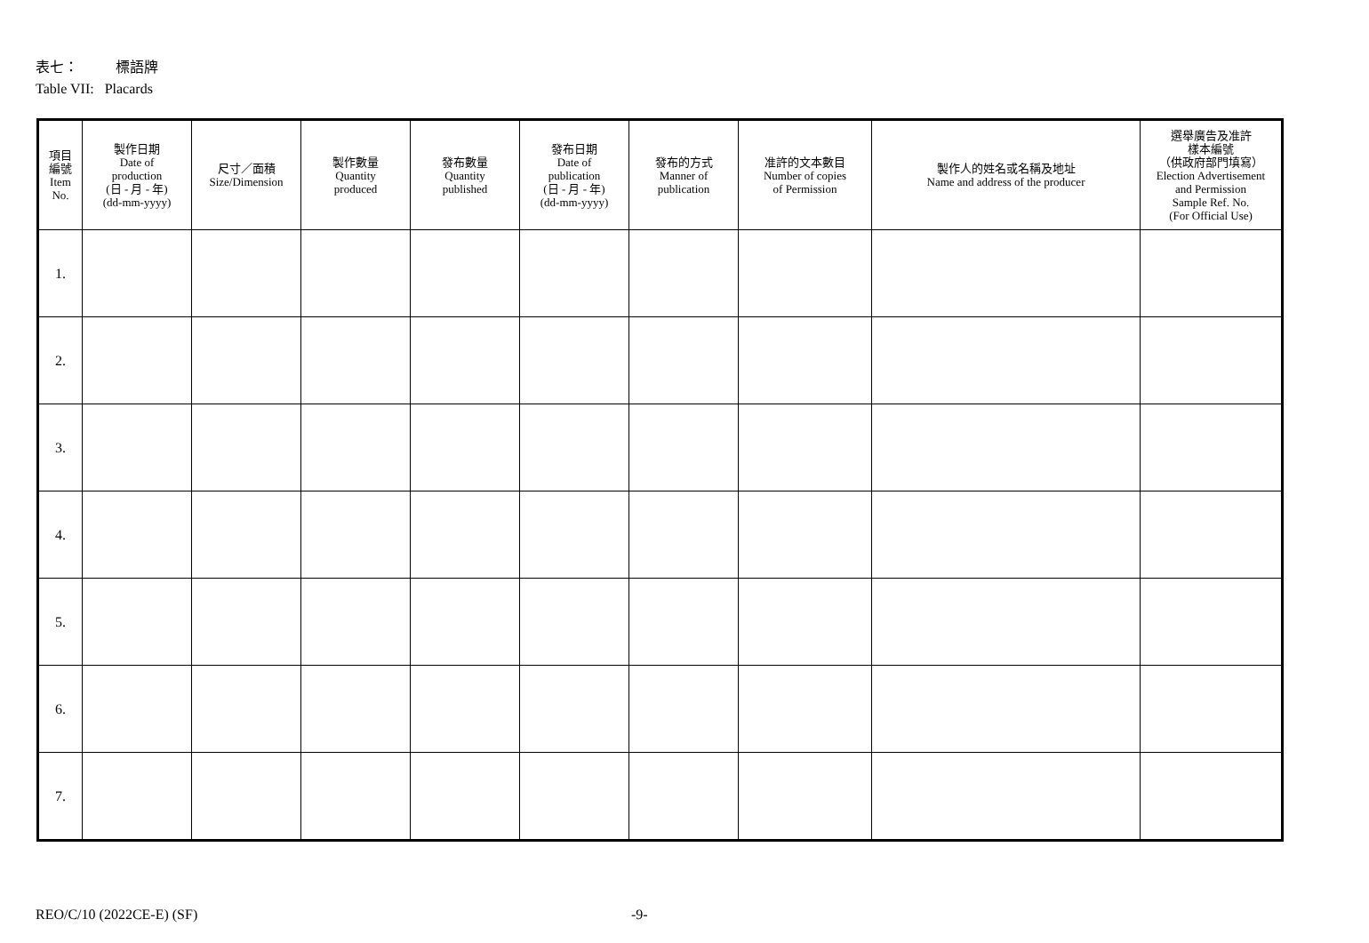表七： 標語牌
Table VII: Placards
| 項目 編號 Item No. | 製作日期 Date of production (日 - 月 - 年) (dd-mm-yyyy) | 尺寸／面積 Size/Dimension | 製作數量 Quantity produced | 發布數量 Quantity published | 發布日期 Date of publication (日 - 月 - 年) (dd-mm-yyyy) | 發布的方式 Manner of publication | 准許的文本數目 Number of copies of Permission | 製作人的姓名或名稱及地址 Name and address of the producer | 選舉廣告及准許 樣本編號 （供政府部門填寫） Election Advertisement and Permission Sample Ref. No. (For Official Use) |
| --- | --- | --- | --- | --- | --- | --- | --- | --- | --- |
| 1. | | | | | | | | | |
| 2. | | | | | | | | | |
| 3. | | | | | | | | | |
| 4. | | | | | | | | | |
| 5. | | | | | | | | | |
| 6. | | | | | | | | | |
| 7. | | | | | | | | | |
REO/C/10 (2022CE-E) (SF) -9-